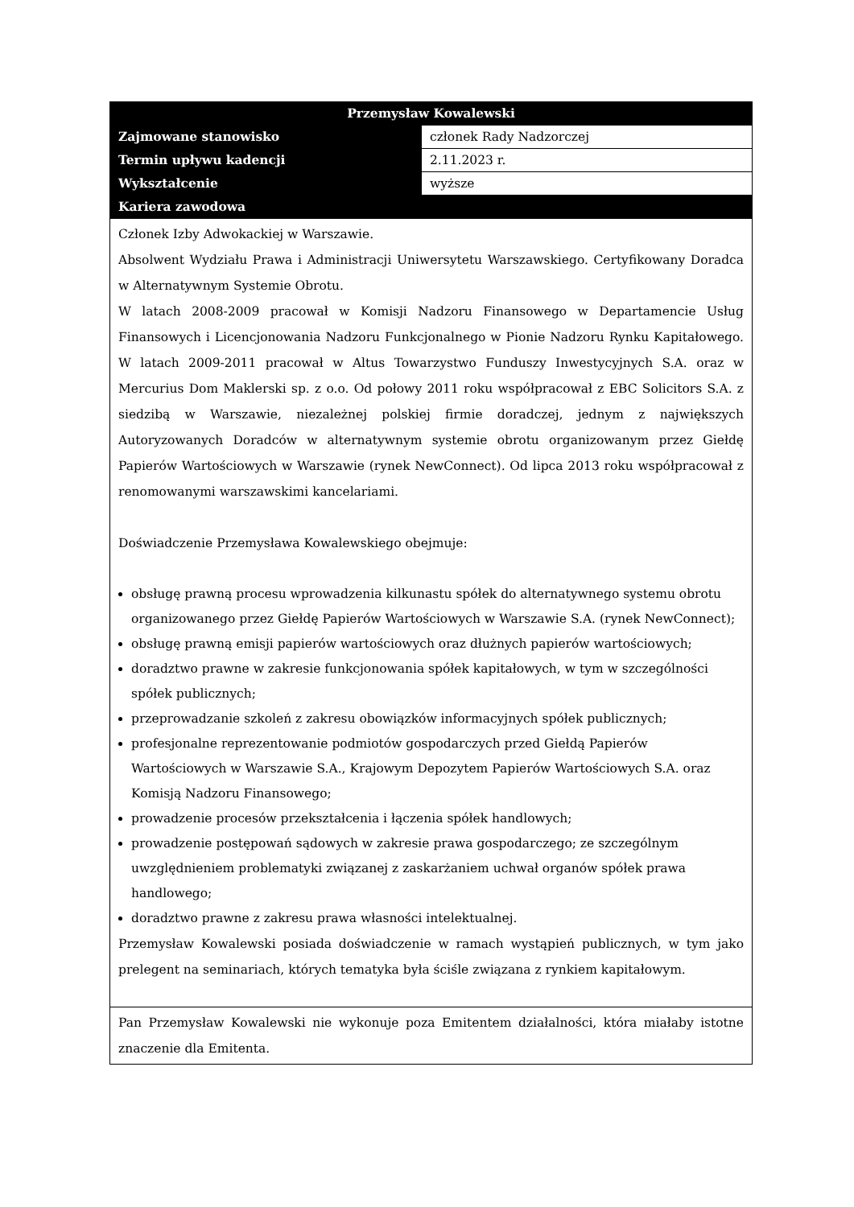| Przemysław Kowalewski | |
| --- | --- |
| Zajmowane stanowisko | członek Rady Nadzorczej |
| Termin upływu kadencji | 2.11.2023 r. |
| Wykształcenie | wyższe |
| Kariera zawodowa | |
| Członek Izby Adwokackiej w Warszawie. Absolwent Wydziału Prawa i Administracji Uniwersytetu Warszawskiego. Certyfikowany Doradca w Alternatywnym Systemie Obrotu. W latach 2008-2009 pracował w Komisji Nadzoru Finansowego w Departamencie Usług Finansowych i Licencjonowania Nadzoru Funkcjonalnego w Pionie Nadzoru Rynku Kapitałowego. W latach 2009-2011 pracował w Altus Towarzystwo Funduszy Inwestycyjnych S.A. oraz w Mercurius Dom Maklerski sp. z o.o. Od połowy 2011 roku współpracował z EBC Solicitors S.A. z siedzibą w Warszawie, niezależnej polskiej firmie doradczej, jednym z największych Autoryzowanych Doradców w alternatywnym systemie obrotu organizowanym przez Giełdę Papierów Wartościowych w Warszawie (rynek NewConnect). Od lipca 2013 roku współpracował z renomowanymi warszawskimi kancelariami. Doświadczenie Przemysława Kowalewskiego obejmuje: obsługę prawną procesu wprowadzenia kilkunastu spółek do alternatywnego systemu obrotu organizowanego przez Giełdę Papierów Wartościowych w Warszawie S.A. (rynek NewConnect); obsługę prawną emisji papierów wartościowych oraz dłużnych papierów wartościowych; doradztwo prawne w zakresie funkcjonowania spółek kapitałowych, w tym w szczególności spółek publicznych; przeprowadzanie szkoleń z zakresu obowiązków informacyjnych spółek publicznych; profesjonalne reprezentowanie podmiotów gospodarczych przed Giełdą Papierów Wartościowych w Warszawie S.A., Krajowym Depozytem Papierów Wartościowych S.A. oraz Komisją Nadzoru Finansowego; prowadzenie procesów przekształcenia i łączenia spółek handlowych; prowadzenie postępowań sądowych w zakresie prawa gospodarczego; ze szczególnym uwzględnieniem problematyki związanej z zaskarżaniem uchwał organów spółek prawa handlowego; doradztwo prawne z zakresu prawa własności intelektualnej. Przemysław Kowalewski posiada doświadczenie w ramach wystąpień publicznych, w tym jako prelegent na seminariach, których tematyka była ściśle związana z rynkiem kapitałowym. | |
| Pan Przemysław Kowalewski nie wykonuje poza Emitentem działalności, która miałaby istotne znaczenie dla Emitenta. | |